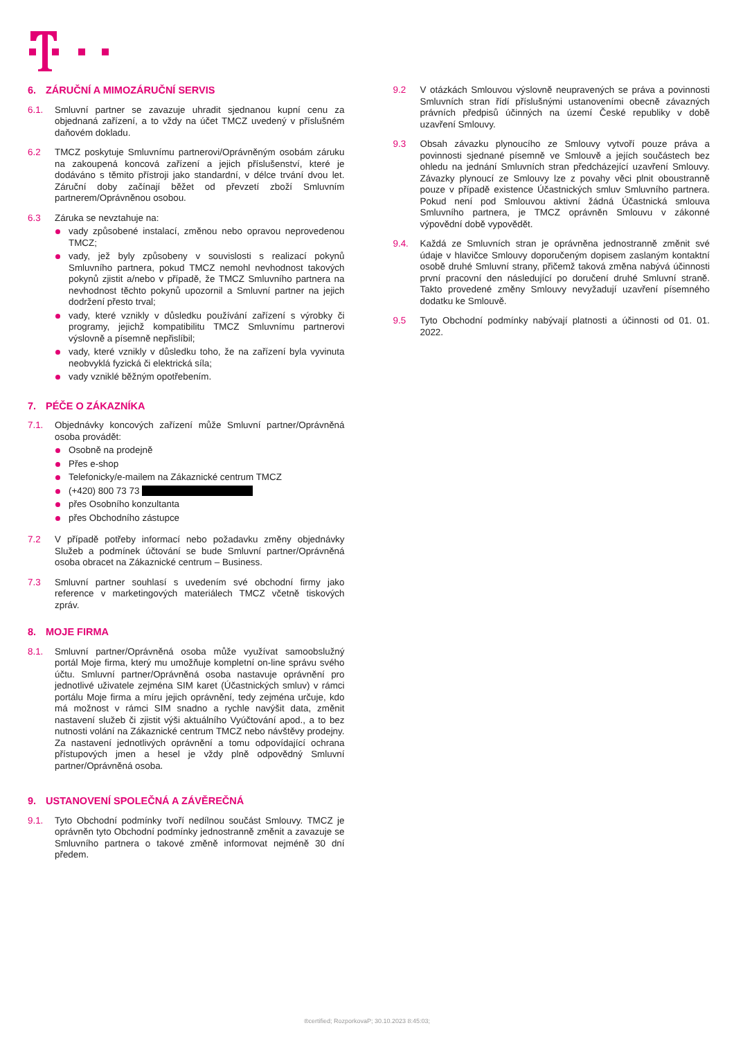6. ZÁRUČNÍ A MIMOZÁRUČNÍ SERVIS
6.1. Smluvní partner se zavazuje uhradit sjednanou kupní cenu za objednaná zařízení, a to vždy na účet TMCZ uvedený v příslušném daňovém dokladu.
6.2 TMCZ poskytuje Smluvnímu partnerovi/Oprávněným osobám záruku na zakoupená koncová zařízení a jejich příslušenství, které je dodáváno s těmito přístroji jako standardní, v délce trvání dvou let. Záruční doby začínají běžet od převzetí zboží Smluvním partnerem/Oprávněnou osobou.
6.3 Záruka se nevztahuje na:
vady způsobené instalací, změnou nebo opravou neprovedenou TMCZ;
vady, jež byly způsobeny v souvislosti s realizací pokynů Smluvního partnera, pokud TMCZ nemohl nevhodnost takových pokynů zjistit a/nebo v případě, že TMCZ Smluvního partnera na nevhodnost těchto pokynů upozornil a Smluvní partner na jejich dodržení přesto trval;
vady, které vznikly v důsledku používání zařízení s výrobky či programy, jejichž kompatibilitu TMCZ Smluvnímu partnerovi výslovně a písemně nepřislíbil;
vady, které vznikly v důsledku toho, že na zařízení byla vyvinuta neobvyklá fyzická či elektrická síla;
vady vzniklé běžným opotřebením.
7. PÉČE O ZÁKAZNÍKA
7.1. Objednávky koncových zařízení může Smluvní partner/Oprávněná osoba provádět:
Osobně na prodejně
Přes e-shop
Telefonicky/e-mailem na Zákaznické centrum TMCZ
(+420) 800 73 73
přes Osobního konzultanta
přes Obchodního zástupce
7.2 V případě potřeby informací nebo požadavku změny objednávky Služeb a podmínek účtování se bude Smluvní partner/Oprávněná osoba obracet na Zákaznické centrum – Business.
7.3 Smluvní partner souhlasí s uvedením své obchodní firmy jako reference v marketingových materiálech TMCZ včetně tiskových zpráv.
8. MOJE FIRMA
8.1. Smluvní partner/Oprávněná osoba může využívat samoobslužný portál Moje firma, který mu umožňuje kompletní on-line správu svého účtu. Smluvní partner/Oprávněná osoba nastavuje oprávnění pro jednotlivé uživatele zejména SIM karet (Účastnických smluv) v rámci portálu Moje firma a míru jejich oprávnění, tedy zejména určuje, kdo má možnost v rámci SIM snadno a rychle navýšit data, změnit nastavení služeb či zjistit výši aktuálního Vyúčtování apod., a to bez nutnosti volání na Zákaznické centrum TMCZ nebo návštěvy prodejny. Za nastavení jednotlivých oprávnění a tomu odpovídající ochrana přístupových jmen a hesel je vždy plně odpovědný Smluvní partner/Oprávněná osoba.
9. USTANOVENÍ SPOLEČNÁ A ZÁVĚREČNÁ
9.1. Tyto Obchodní podmínky tvoří nedílnou součást Smlouvy. TMCZ je oprávněn tyto Obchodní podmínky jednostranně změnit a zavazuje se Smluvního partnera o takové změně informovat nejméně 30 dní předem.
9.2 V otázkách Smlouvou výslovně neupravených se práva a povinnosti Smluvních stran řídí příslušnými ustanoveními obecně závazných právních předpisů účinných na území České republiky v době uzavření Smlouvy.
9.3 Obsah závazku plynoucího ze Smlouvy vytvoří pouze práva a povinnosti sjednané písemně ve Smlouvě a jejích součástech bez ohledu na jednání Smluvních stran předcházející uzavření Smlouvy. Závazky plynoucí ze Smlouvy lze z povahy věci plnit oboustranně pouze v případě existence Účastnických smluv Smluvního partnera. Pokud není pod Smlouvou aktivní žádná Účastnická smlouva Smluvního partnera, je TMCZ oprávněn Smlouvu v zákonné výpovědní době vypovědět.
9.4. Každá ze Smluvních stran je oprávněna jednostranně změnit své údaje v hlavičce Smlouvy doporučeným dopisem zaslaným kontaktní osobě druhé Smluvní strany, přičemž taková změna nabývá účinnosti první pracovní den následující po doručení druhé Smluvní straně. Takto provedené změny Smlouvy nevyžadují uzavření písemného dodatku ke Smlouvě.
9.5 Tyto Obchodní podmínky nabývají platnosti a účinnosti od 01. 01. 2022.
®certified; RozporkovaP; 30.10.2023 8:45:03;